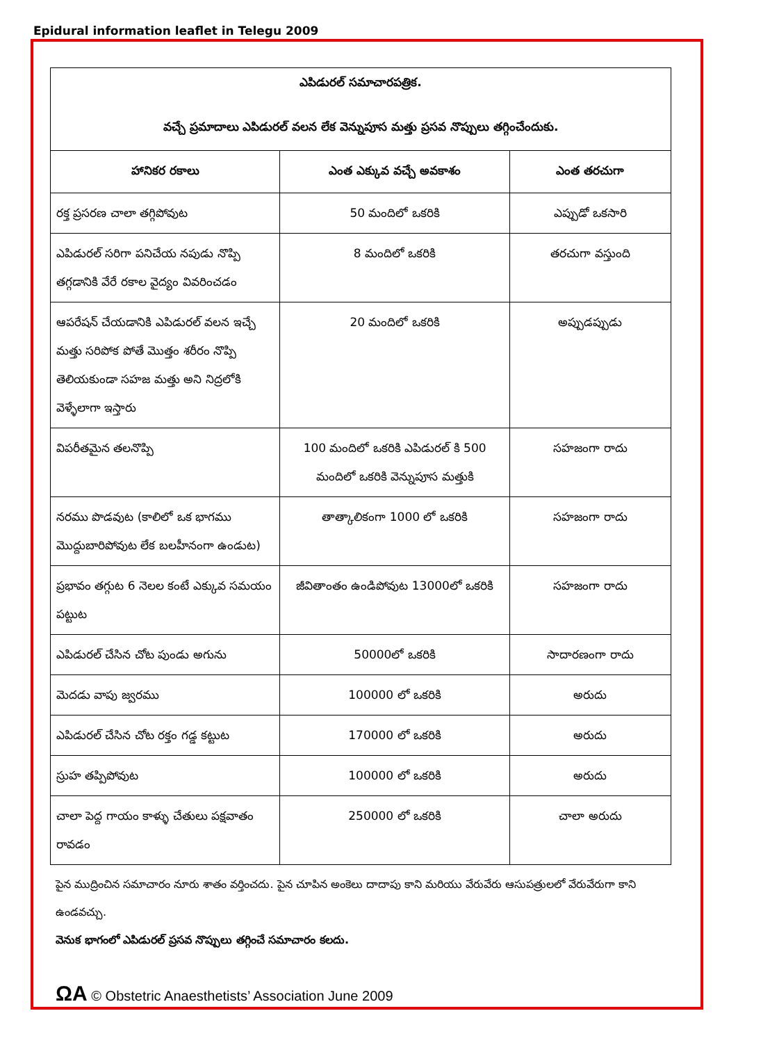Epidural information leaflet in Telegu 2009
| ఎపిడురల్ సమాచారపత్రిక. వచ్చే ప్రమాదాలు ఎపిడురల్ వలన లేక వెన్నుపూస మత్తు ప్రసవ నొప్పులు తగ్గించేందుకు. | | |
| హానికర రకాలు | ఎంత ఎక్కువ వచ్చే అవకాశం | ఎంత తరచుగా |
| రక్త ప్రసరణ చాలా తగ్గిపోవుట | 50 మందిలో ఒకరికి | ఎప్పుడో ఒకసారి |
| ఎపిడురల్ సరిగా పనిచేయ నపుడు నొప్పి తగ్గడానికి వేరే రకాల వైద్యం వివరించడం | 8 మందిలో ఒకరికి | తరచుగా వస్తుంది |
| ఆపరేషన్ చేయడానికి ఎపిడురల్ వలన ఇచ్చే మత్తు సరిపోక పోతే మొత్తం శరీరం నొప్పి తెలియకుండా సహజ మత్తు అని నిద్రలోకి వెళ్ళేలాగా ఇస్తారు | 20 మందిలో ఒకరికి | అప్పుడప్పుడు |
| విపరీతమైన తలనొప్పి | 100 మందిలో ఒకరికి ఎపిడురల్ కి 500 మందిలో ఒకరికి వెన్నుపూస మత్తుకి | సహజంగా రాదు |
| నరము పొడవుట (కాలిలో ఒక భాగము మొద్దుబారిపోవుట లేక బలహీనంగా ఉండుట) | తాత్కాలికంగా 1000 లో ఒకరికి | సహజంగా రాదు |
| ప్రభావం తగ్గుట 6 నెలల కంటే ఎక్కువ సమయం పట్టుట | జీవితాంతం ఉండిపోవుట 13000లో ఒకరికి | సహజంగా రాదు |
| ఎపిడురల్ చేసిన చోట పుండు అగును | 50000లో ఒకరికి | సాదారణంగా రాదు |
| మెదడు వాపు జ్వరము | 100000 లో ఒకరికి | అరుదు |
| ఎపిడురల్ చేసిన చోట రక్తం గడ్డ కట్టుట | 170000 లో ఒకరికి | అరుదు |
| స్రుహ తప్పిపోవుట | 100000 లో ఒకరికి | అరుదు |
| చాలా పెద్ద గాయం కాళ్ళు చేతులు పక్షవాతం రావడం | 250000 లో ఒకరికి | చాలా అరుదు |
పైన ముద్రించిన సమాచారం నూరు శాతం వర్తించదు. పైన చూపిన అంకెలు దాదాపు కాని మరియు వేరువేరు ఆసుపత్రులలో వేరువేరుగా కాని ఉండవచ్చు.
వెనుక భాగంలో ఎపిడురల్ ప్రసవ నొప్పులు తగ్గించే సమాచారం కలదు.
ΩA © Obstetric Anaesthetists’ Association June 2009